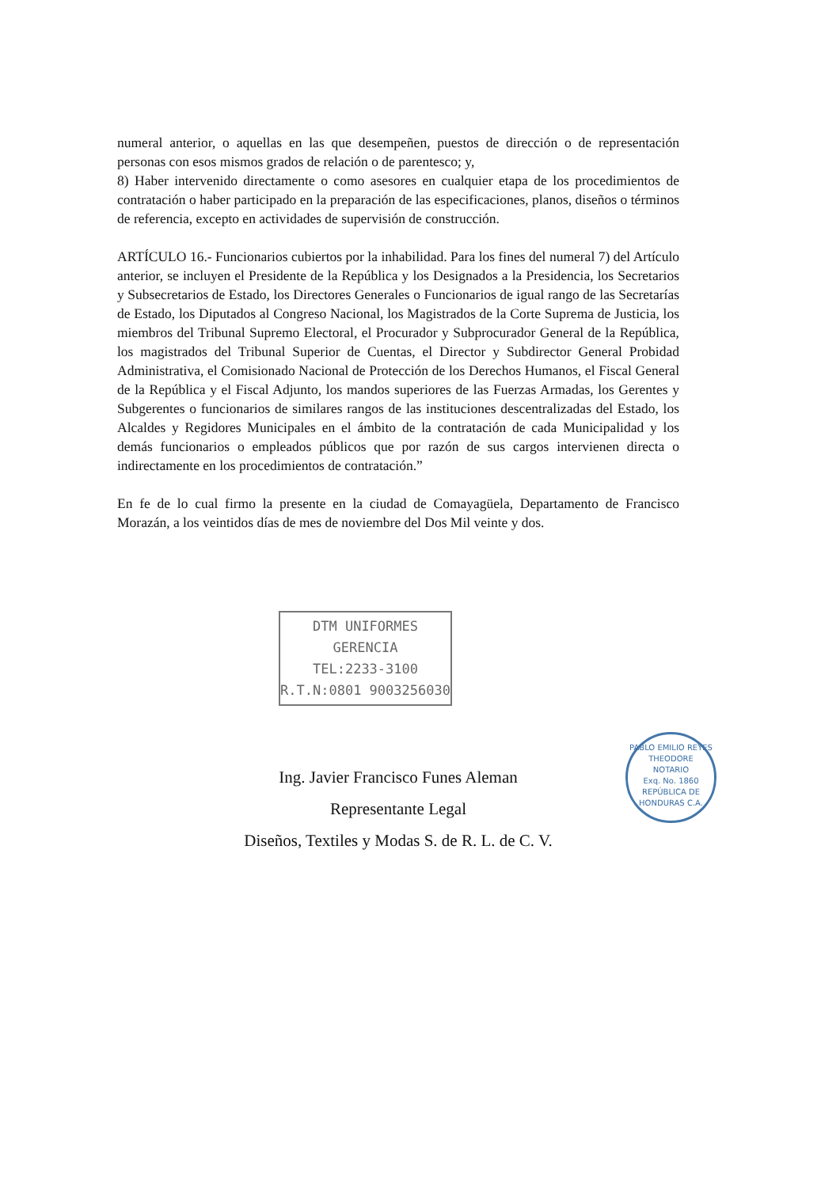numeral anterior, o aquellas en las que desempeñen, puestos de dirección o de representación personas con esos mismos grados de relación o de parentesco; y,
8) Haber intervenido directamente o como asesores en cualquier etapa de los procedimientos de contratación o haber participado en la preparación de las especificaciones, planos, diseños o términos de referencia, excepto en actividades de supervisión de construcción.
ARTÍCULO 16.- Funcionarios cubiertos por la inhabilidad. Para los fines del numeral 7) del Artículo anterior, se incluyen el Presidente de la República y los Designados a la Presidencia, los Secretarios y Subsecretarios de Estado, los Directores Generales o Funcionarios de igual rango de las Secretarías de Estado, los Diputados al Congreso Nacional, los Magistrados de la Corte Suprema de Justicia, los miembros del Tribunal Supremo Electoral, el Procurador y Subprocurador General de la República, los magistrados del Tribunal Superior de Cuentas, el Director y Subdirector General Probidad Administrativa, el Comisionado Nacional de Protección de los Derechos Humanos, el Fiscal General de la República y el Fiscal Adjunto, los mandos superiores de las Fuerzas Armadas, los Gerentes y Subgerentes o funcionarios de similares rangos de las instituciones descentralizadas del Estado, los Alcaldes y Regidores Municipales en el ámbito de la contratación de cada Municipalidad y los demás funcionarios o empleados públicos que por razón de sus cargos intervienen directa o indirectamente en los procedimientos de contratación.”
En fe de lo cual firmo la presente en la ciudad de Comayagüela, Departamento de Francisco Morazán, a los veintidos días de mes de noviembre del Dos Mil veinte y dos.
DTM UNIFORMES
GERENCIA
TEL:2233-3100
R.T.N:0801 9003256030
Ing. Javier Francisco Funes Aleman
Representante Legal
Diseños, Textiles y Modas S. de R. L. de C. V.
PABLO EMILIO REYES THEODORE
NOTARIO
Exq. No. 1860
REPÚBLICA DE HONDURAS C.A.